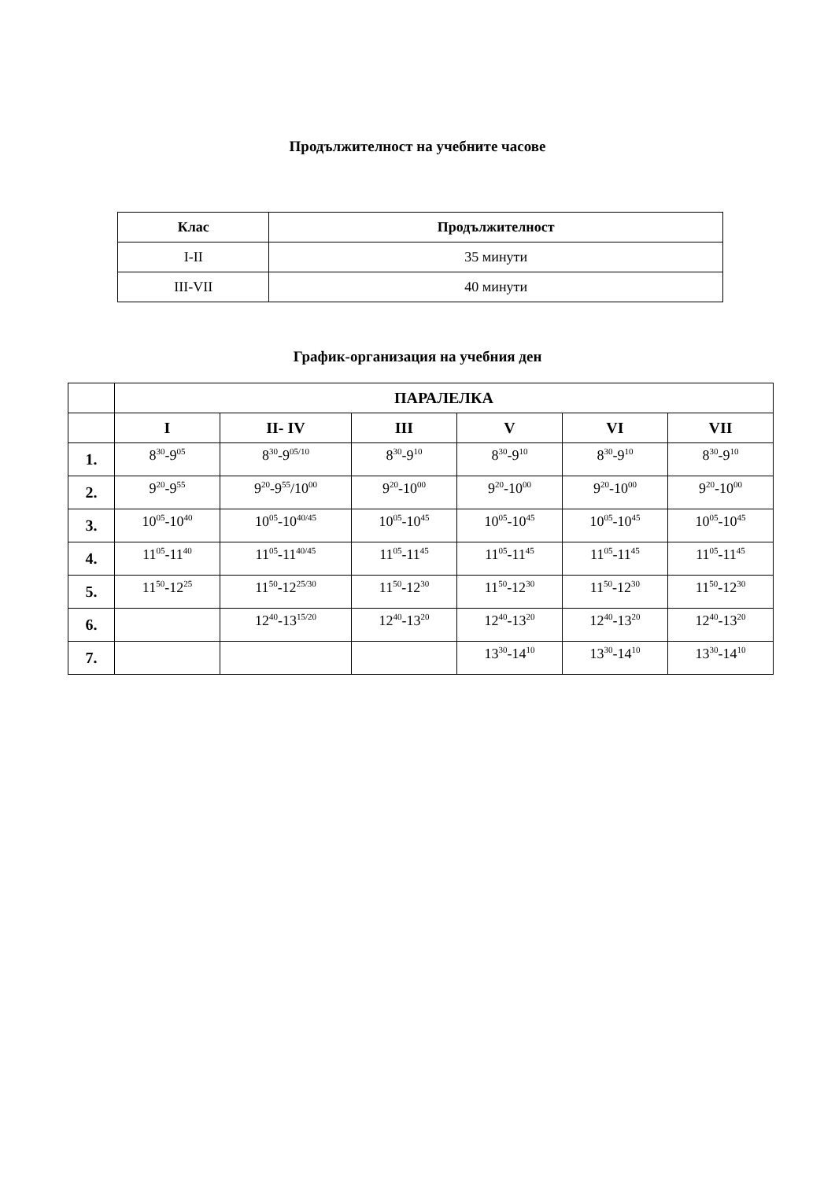Продължителност на учебните часове
| Клас | Продължителност |
| --- | --- |
| I-II | 35 минути |
| III-VII | 40 минути |
График-организация на учебния ден
| | ПАРАЛЕЛКА | | | | | |
| --- | --- | --- | --- | --- | --- | --- |
| | I | II- IV | III | V | VI | VII |
| 1. | 8<sup>30</sup>-9<sup>05</sup> | 8<sup>30</sup>-9<sup>05/10</sup> | 8<sup>30</sup>-9<sup>10</sup> | 8<sup>30</sup>-9<sup>10</sup> | 8<sup>30</sup>-9<sup>10</sup> | 8<sup>30</sup>-9<sup>10</sup> |
| 2. | 9<sup>20</sup>-9<sup>55</sup> | 9<sup>20</sup>-9<sup>55</sup>/10<sup>00</sup> | 9<sup>20</sup>-10<sup>00</sup> | 9<sup>20</sup>-10<sup>00</sup> | 9<sup>20</sup>-10<sup>00</sup> | 9<sup>20</sup>-10<sup>00</sup> |
| 3. | 10<sup>05</sup>-10<sup>40</sup> | 10<sup>05</sup>-10<sup>40/45</sup> | 10<sup>05</sup>-10<sup>45</sup> | 10<sup>05</sup>-10<sup>45</sup> | 10<sup>05</sup>-10<sup>45</sup> | 10<sup>05</sup>-10<sup>45</sup> |
| 4. | 11<sup>05</sup>-11<sup>40</sup> | 11<sup>05</sup>-11<sup>40/45</sup> | 11<sup>05</sup>-11<sup>45</sup> | 11<sup>05</sup>-11<sup>45</sup> | 11<sup>05</sup>-11<sup>45</sup> | 11<sup>05</sup>-11<sup>45</sup> |
| 5. | 11<sup>50</sup>-12<sup>25</sup> | 11<sup>50</sup>-12<sup>25/30</sup> | 11<sup>50</sup>-12<sup>30</sup> | 11<sup>50</sup>-12<sup>30</sup> | 11<sup>50</sup>-12<sup>30</sup> | 11<sup>50</sup>-12<sup>30</sup> |
| 6. | | 12<sup>40</sup>-13<sup>15/20</sup> | 12<sup>40</sup>-13<sup>20</sup> | 12<sup>40</sup>-13<sup>20</sup> | 12<sup>40</sup>-13<sup>20</sup> | 12<sup>40</sup>-13<sup>20</sup> |
| 7. | | | | 13<sup>30</sup>-14<sup>10</sup> | 13<sup>30</sup>-14<sup>10</sup> | 13<sup>30</sup>-14<sup>10</sup> |